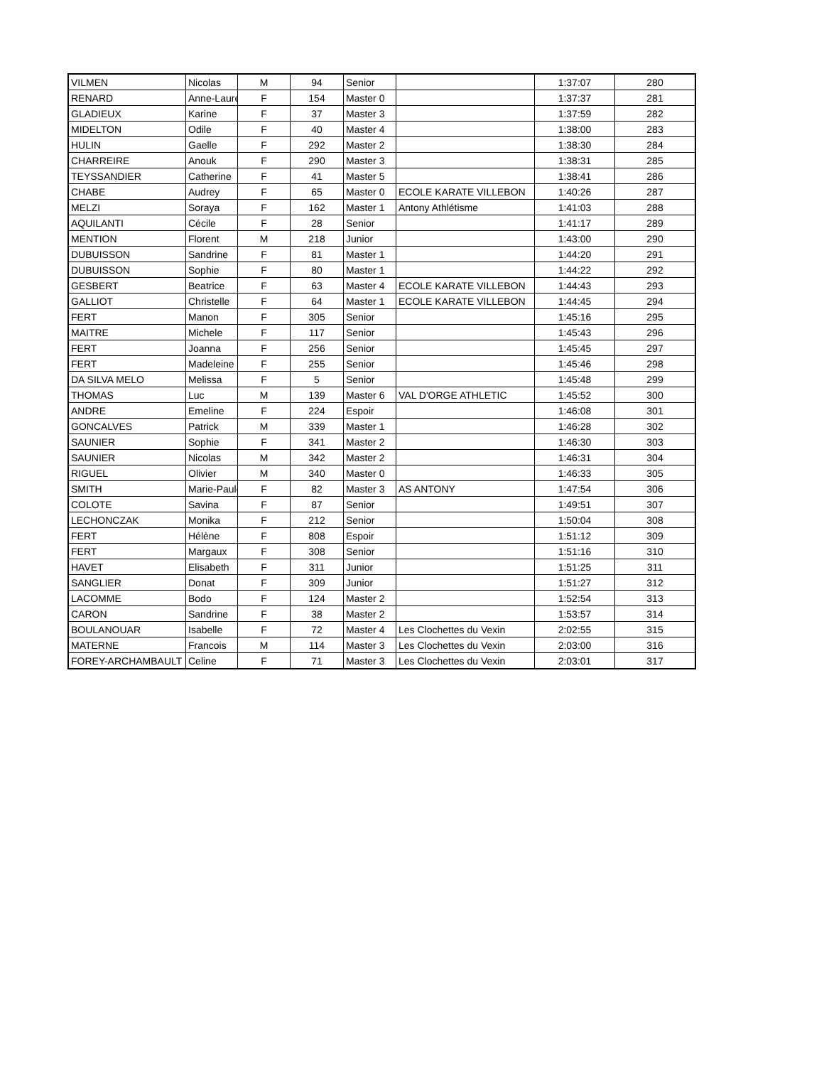| VILMEN | Nicolas | M | 94 | Senior | | 1:37:07 | 280 |
| RENARD | Anne-Laure | F | 154 | Master 0 | | 1:37:37 | 281 |
| GLADIEUX | Karine | F | 37 | Master 3 | | 1:37:59 | 282 |
| MIDELTON | Odile | F | 40 | Master 4 | | 1:38:00 | 283 |
| HULIN | Gaelle | F | 292 | Master 2 | | 1:38:30 | 284 |
| CHARREIRE | Anouk | F | 290 | Master 3 | | 1:38:31 | 285 |
| TEYSSANDIER | Catherine | F | 41 | Master 5 | | 1:38:41 | 286 |
| CHABE | Audrey | F | 65 | Master 0 | ECOLE KARATE VILLEBON | 1:40:26 | 287 |
| MELZI | Soraya | F | 162 | Master 1 | Antony Athlétisme | 1:41:03 | 288 |
| AQUILANTI | Cécile | F | 28 | Senior | | 1:41:17 | 289 |
| MENTION | Florent | M | 218 | Junior | | 1:43:00 | 290 |
| DUBUISSON | Sandrine | F | 81 | Master 1 | | 1:44:20 | 291 |
| DUBUISSON | Sophie | F | 80 | Master 1 | | 1:44:22 | 292 |
| GESBERT | Beatrice | F | 63 | Master 4 | ECOLE KARATE VILLEBON | 1:44:43 | 293 |
| GALLIOT | Christelle | F | 64 | Master 1 | ECOLE KARATE VILLEBON | 1:44:45 | 294 |
| FERT | Manon | F | 305 | Senior | | 1:45:16 | 295 |
| MAITRE | Michele | F | 117 | Senior | | 1:45:43 | 296 |
| FERT | Joanna | F | 256 | Senior | | 1:45:45 | 297 |
| FERT | Madeleine | F | 255 | Senior | | 1:45:46 | 298 |
| DA SILVA MELO | Melissa | F | 5 | Senior | | 1:45:48 | 299 |
| THOMAS | Luc | M | 139 | Master 6 | VAL D'ORGE ATHLETIC | 1:45:52 | 300 |
| ANDRE | Emeline | F | 224 | Espoir | | 1:46:08 | 301 |
| GONCALVES | Patrick | M | 339 | Master 1 | | 1:46:28 | 302 |
| SAUNIER | Sophie | F | 341 | Master 2 | | 1:46:30 | 303 |
| SAUNIER | Nicolas | M | 342 | Master 2 | | 1:46:31 | 304 |
| RIGUEL | Olivier | M | 340 | Master 0 | | 1:46:33 | 305 |
| SMITH | Marie-Paule | F | 82 | Master 3 | AS ANTONY | 1:47:54 | 306 |
| COLOTE | Savina | F | 87 | Senior | | 1:49:51 | 307 |
| LECHONCZAK | Monika | F | 212 | Senior | | 1:50:04 | 308 |
| FERT | Hélène | F | 808 | Espoir | | 1:51:12 | 309 |
| FERT | Margaux | F | 308 | Senior | | 1:51:16 | 310 |
| HAVET | Elisabeth | F | 311 | Junior | | 1:51:25 | 311 |
| SANGLIER | Donat | F | 309 | Junior | | 1:51:27 | 312 |
| LACOMME | Bodo | F | 124 | Master 2 | | 1:52:54 | 313 |
| CARON | Sandrine | F | 38 | Master 2 | | 1:53:57 | 314 |
| BOULANOUAR | Isabelle | F | 72 | Master 4 | Les Clochettes du Vexin | 2:02:55 | 315 |
| MATERNE | Francois | M | 114 | Master 3 | Les Clochettes du Vexin | 2:03:00 | 316 |
| FOREY-ARCHAMBAULT | Celine | F | 71 | Master 3 | Les Clochettes du Vexin | 2:03:01 | 317 |